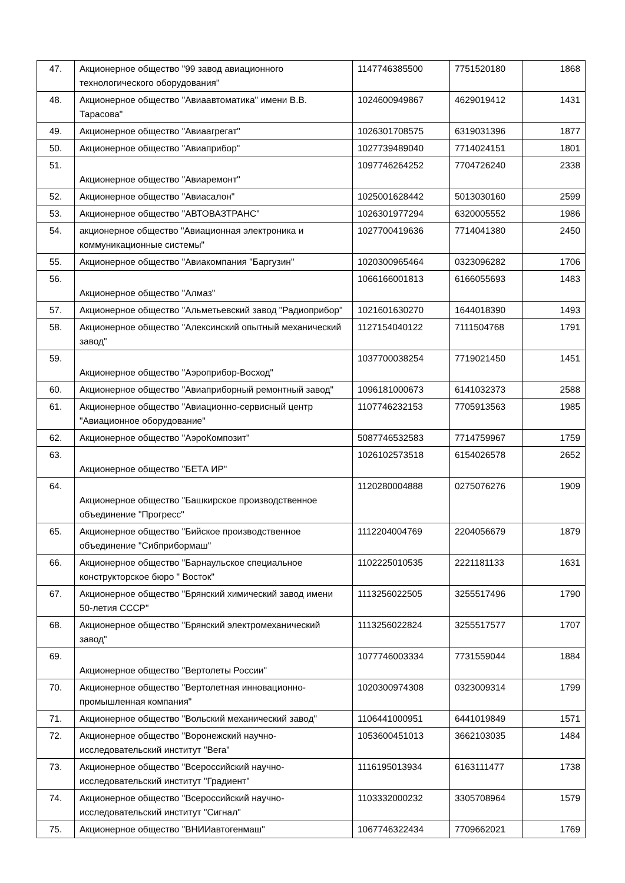| 47. | Акционерное общество "99 завод авиационного технологического оборудования" | 1147746385500 | 7751520180 | 1868 |
| 48. | Акционерное общество "Авиаавтоматика" имени В.В. Тарасова" | 1024600949867 | 4629019412 | 1431 |
| 49. | Акционерное общество "Авиаагрегат" | 1026301708575 | 6319031396 | 1877 |
| 50. | Акционерное общество "Авиаприбор" | 1027739489040 | 7714024151 | 1801 |
| 51. | Акционерное общество "Авиаремонт" | 1097746264252 | 7704726240 | 2338 |
| 52. | Акционерное общество "Авиасалон" | 1025001628442 | 5013030160 | 2599 |
| 53. | Акционерное общество "АВТОВАЗТРАНС" | 1026301977294 | 6320005552 | 1986 |
| 54. | акционерное общество "Авиационная электроника и коммуникационные системы" | 1027700419636 | 7714041380 | 2450 |
| 55. | Акционерное общество "Авиакомпания "Баргузин" | 1020300965464 | 0323096282 | 1706 |
| 56. | Акционерное общество "Алмаз" | 1066166001813 | 6166055693 | 1483 |
| 57. | Акционерное общество "Альметьевский завод "Радиоприбор" | 1021601630270 | 1644018390 | 1493 |
| 58. | Акционерное общество "Алексинский опытный механический завод" | 1127154040122 | 7111504768 | 1791 |
| 59. | Акционерное общество "Аэроприбор-Восход" | 1037700038254 | 7719021450 | 1451 |
| 60. | Акционерное общество "Авиаприборный ремонтный завод" | 1096181000673 | 6141032373 | 2588 |
| 61. | Акционерное общество "Авиационно-сервисный центр "Авиационное оборудование" | 1107746232153 | 7705913563 | 1985 |
| 62. | Акционерное общество "АэроКомпозит" | 5087746532583 | 7714759967 | 1759 |
| 63. | Акционерное общество "БЕТА ИР" | 1026102573518 | 6154026578 | 2652 |
| 64. | Акционерное общество "Башкирское производственное объединение "Прогресс" | 1120280004888 | 0275076276 | 1909 |
| 65. | Акционерное общество "Бийское производственное объединение "Сибприбормаш" | 1112204004769 | 2204056679 | 1879 |
| 66. | Акционерное общество "Барнаульское специальное конструкторское бюро " Восток" | 1102225010535 | 2221181133 | 1631 |
| 67. | Акционерное общество "Брянский химический завод имени 50-летия СССР" | 1113256022505 | 3255517496 | 1790 |
| 68. | Акционерное общество "Брянский электромеханический завод" | 1113256022824 | 3255517577 | 1707 |
| 69. | Акционерное общество "Вертолеты России" | 1077746003334 | 7731559044 | 1884 |
| 70. | Акционерное общество "Вертолетная инновационно-промышленная компания" | 1020300974308 | 0323009314 | 1799 |
| 71. | Акционерное общество "Вольский механический завод" | 1106441000951 | 6441019849 | 1571 |
| 72. | Акционерное общество "Воронежский научно-исследовательский институт "Вега" | 1053600451013 | 3662103035 | 1484 |
| 73. | Акционерное общество "Всероссийский научно-исследовательский институт "Градиент" | 1116195013934 | 6163111477 | 1738 |
| 74. | Акционерное общество "Всероссийский научно-исследовательский институт "Сигнал" | 1103332000232 | 3305708964 | 1579 |
| 75. | Акционерное общество "ВНИИавтогенмаш" | 1067746322434 | 7709662021 | 1769 |